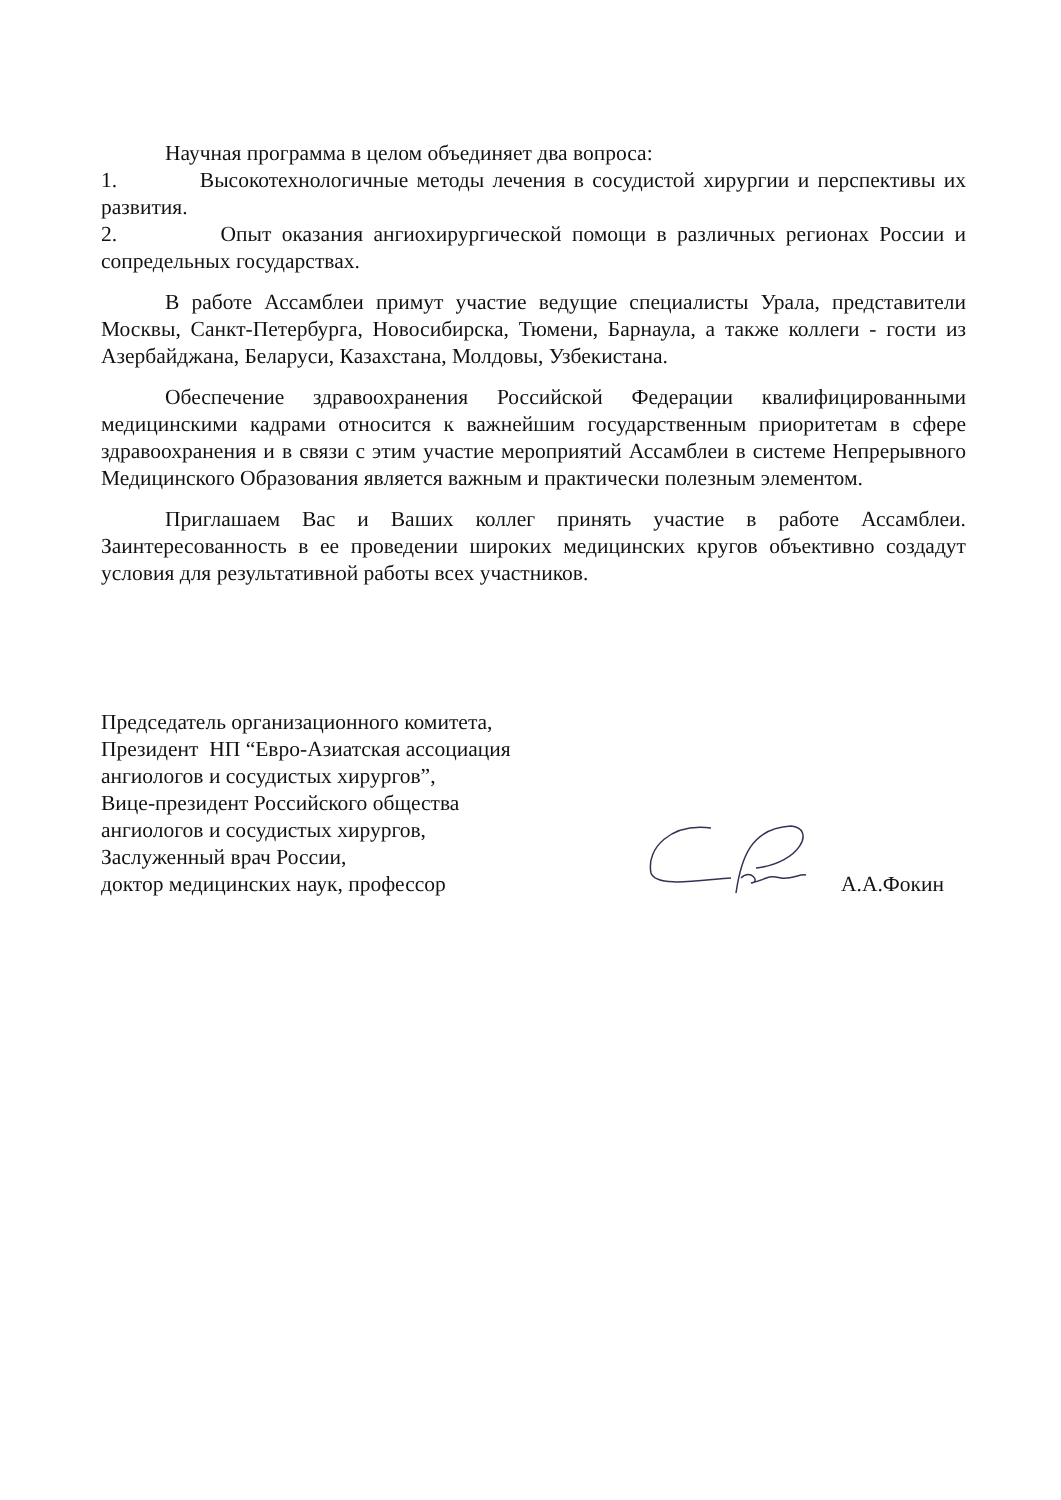Научная программа в целом объединяет два вопроса:
1. Высокотехнологичные методы лечения в сосудистой хирургии и перспективы их развития.
2. Опыт оказания ангиохирургической помощи в различных регионах России и сопредельных государствах.
В работе Ассамблеи примут участие ведущие специалисты Урала, представители Москвы, Санкт-Петербурга, Новосибирска, Тюмени, Барнаула, а также коллеги - гости из Азербайджана, Беларуси, Казахстана, Молдовы, Узбекистана.
Обеспечение здравоохранения Российской Федерации квалифицированными медицинскими кадрами относится к важнейшим государственным приоритетам в сфере здравоохранения и в связи с этим участие мероприятий Ассамблеи в системе Непрерывного Медицинского Образования является важным и практически полезным элементом.
Приглашаем Вас и Ваших коллег принять участие в работе Ассамблеи. Заинтересованность в ее проведении широких медицинских кругов объективно создадут условия для результативной работы всех участников.
Председатель организационного комитета,
Президент НП “Евро-Азиатская ассоциация ангиологов и сосудистых хирургов”,
Вице-президент Российского общества ангиологов и сосудистых хирургов,
Заслуженный врач России,
доктор медицинских наук, профессор
А.А.Фокин